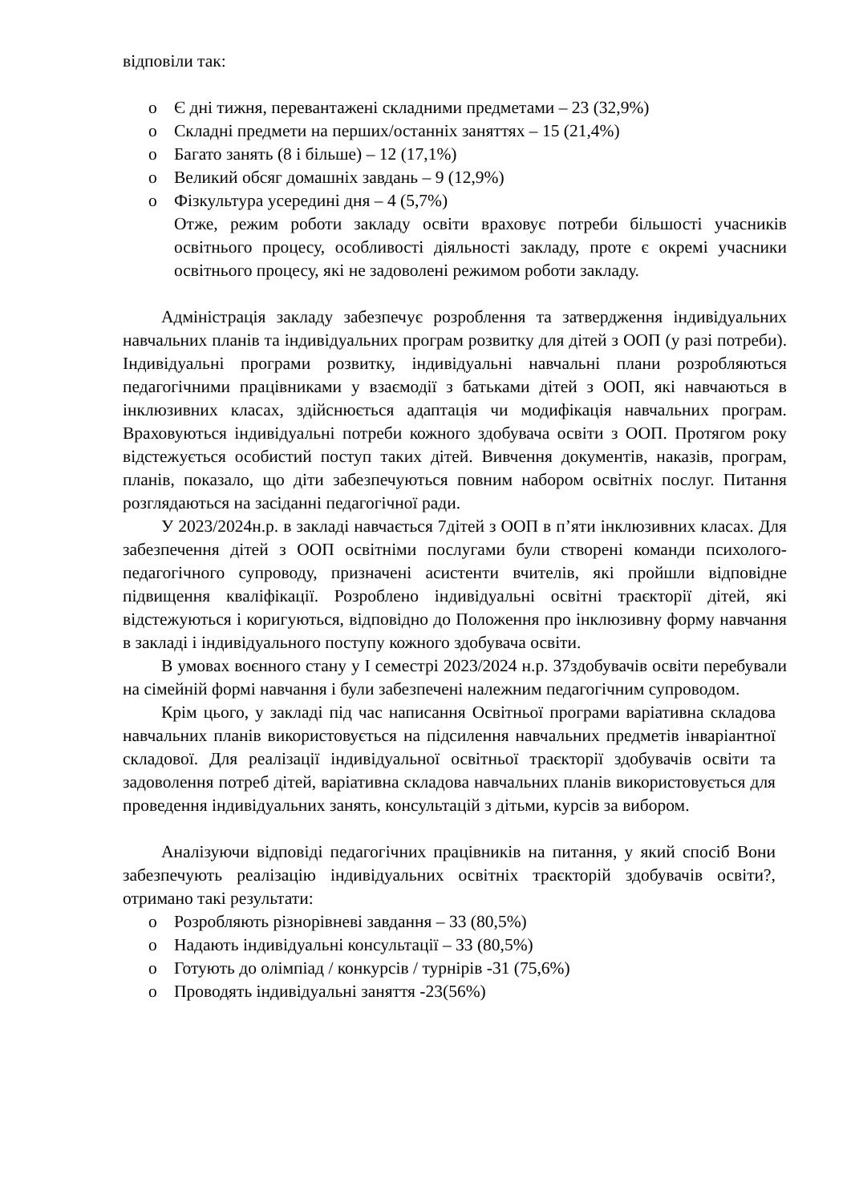відповіли так:
o Є дні тижня, перевантажені складними предметами – 23 (32,9%)
o Складні предмети на перших/останніх заняттях – 15 (21,4%)
o Багато занять (8 і більше) – 12 (17,1%)
o Великий обсяг домашніх завдань – 9 (12,9%)
o Фізкультура усередині дня – 4 (5,7%)
Отже, режим роботи закладу освіти враховує потреби більшості учасників освітнього процесу, особливості діяльності закладу, проте є окремі учасники освітнього процесу, які не задоволені режимом роботи закладу.
Адміністрація закладу забезпечує розроблення та затвердження індивідуальних навчальних планів та індивідуальних програм розвитку для дітей з ООП (у разі потреби). Індивідуальні програми розвитку, індивідуальні навчальні плани розробляються педагогічними працівниками у взаємодії з батьками дітей з ООП, які навчаються в інклюзивних класах, здійснюється адаптація чи модифікація навчальних програм. Враховуються індивідуальні потреби кожного здобувача освіти з ООП. Протягом року відстежується особистий поступ таких дітей. Вивчення документів, наказів, програм, планів, показало, що діти забезпечуються повним набором освітніх послуг. Питання розглядаються на засіданні педагогічної ради.
У 2023/2024н.р. в закладі навчається 7дітей з ООП в п’яти інклюзивних класах. Для забезпечення дітей з ООП освітніми послугами були створені команди психолого-педагогічного супроводу, призначені асистенти вчителів, які пройшли відповідне підвищення кваліфікації. Розроблено індивідуальні освітні траєкторії дітей, які відстежуються і коригуються, відповідно до Положення про інклюзивну форму навчання в закладі і індивідуального поступу кожного здобувача освіти.
В умовах воєнного стану у І семестрі 2023/2024 н.р. 37здобувачів освіти перебували на сімейній формі навчання і були забезпечені належним педагогічним супроводом.
Крім цього, у закладі під час написання Освітньої програми варіативна складова навчальних планів використовується на підсилення навчальних предметів інваріантної складової. Для реалізації індивідуальної освітньої траєкторії здобувачів освіти та задоволення потреб дітей, варіативна складова навчальних планів використовується для проведення індивідуальних занять, консультацій з дітьми, курсів за вибором.
Аналізуючи відповіді педагогічних працівників на питання, у який спосіб Вони забезпечують реалізацію індивідуальних освітніх траєкторій здобувачів освіти?, отримано такі результати:
o Розробляють різнорівневі завдання – 33 (80,5%)
o Надають індивідуальні консультації – 33 (80,5%)
o Готують до олімпіад / конкурсів / турнірів -31 (75,6%)
o Проводять індивідуальні заняття -23(56%)